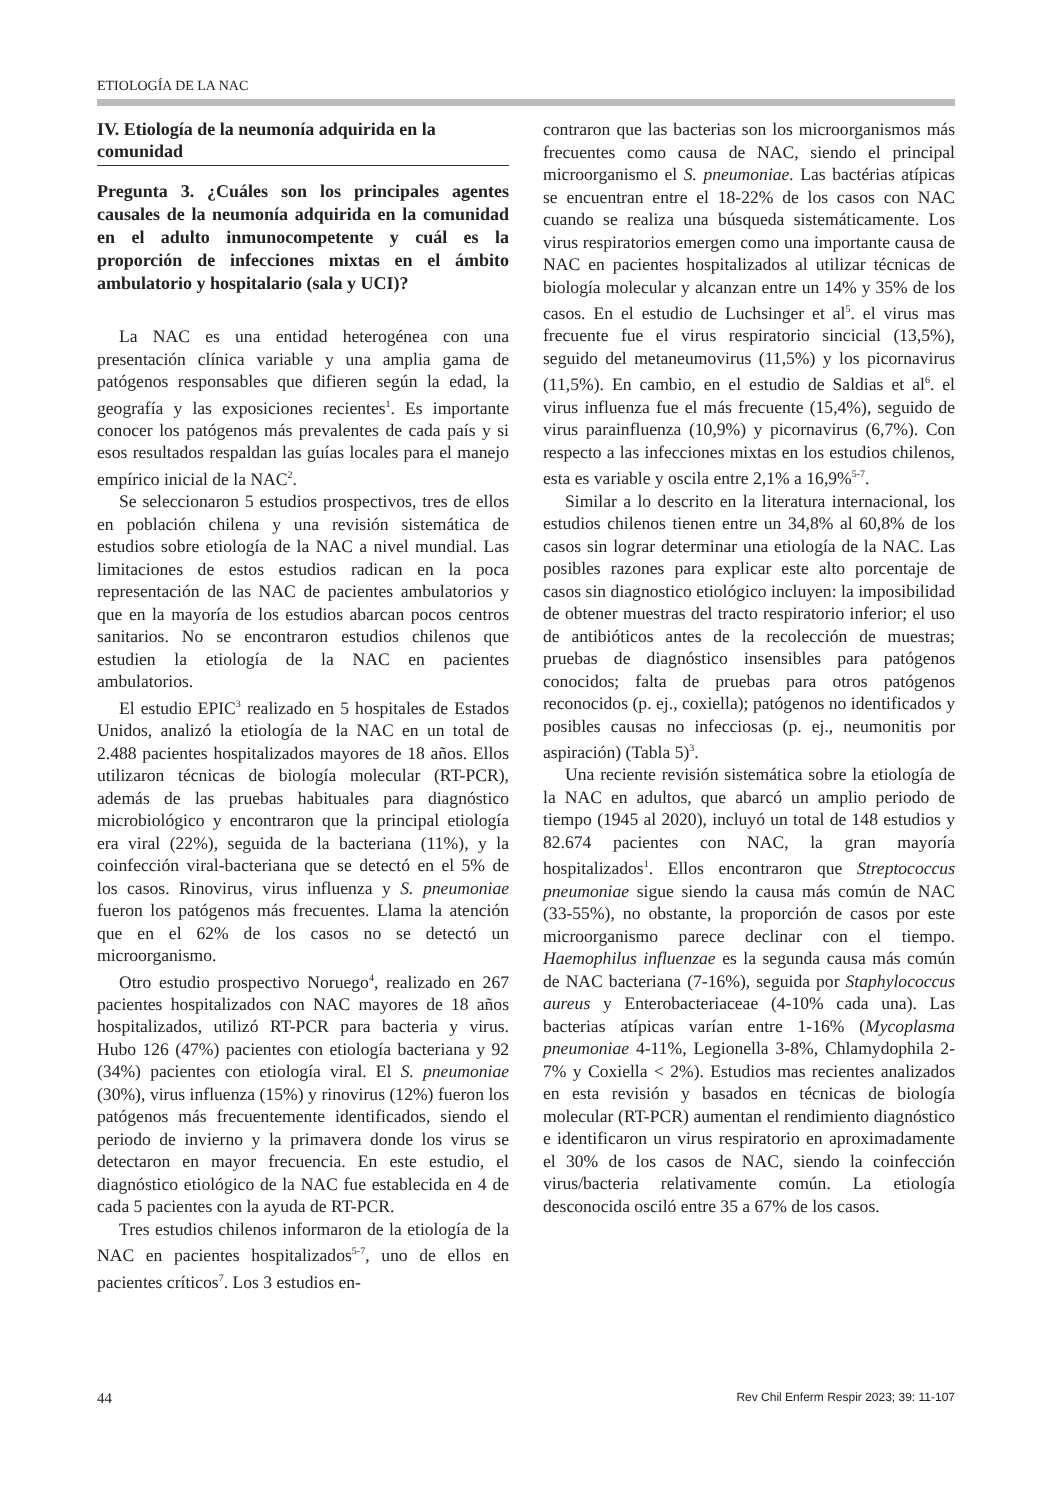ETIOLOGÍA DE LA NAC
IV. Etiología de la neumonía adquirida en la comunidad
Pregunta 3. ¿Cuáles son los principales agentes causales de la neumonía adquirida en la comunidad en el adulto inmunocompetente y cuál es la proporción de infecciones mixtas en el ámbito ambulatorio y hospitalario (sala y UCI)?
La NAC es una entidad heterogénea con una presentación clínica variable y una amplia gama de patógenos responsables que difieren según la edad, la geografía y las exposiciones recientes<sup>1</sup>. Es importante conocer los patógenos más prevalentes de cada país y si esos resultados respaldan las guías locales para el manejo empírico inicial de la NAC<sup>2</sup>.
Se seleccionaron 5 estudios prospectivos, tres de ellos en población chilena y una revisión sistemática de estudios sobre etiología de la NAC a nivel mundial. Las limitaciones de estos estudios radican en la poca representación de las NAC de pacientes ambulatorios y que en la mayoría de los estudios abarcan pocos centros sanitarios. No se encontraron estudios chilenos que estudien la etiología de la NAC en pacientes ambulatorios.
El estudio EPIC<sup>3</sup> realizado en 5 hospitales de Estados Unidos, analizó la etiología de la NAC en un total de 2.488 pacientes hospitalizados mayores de 18 años. Ellos utilizaron técnicas de biología molecular (RT-PCR), además de las pruebas habituales para diagnóstico microbiológico y encontraron que la principal etiología era viral (22%), seguida de la bacteriana (11%), y la coinfección viral-bacteriana que se detectó en el 5% de los casos. Rinovirus, virus influenza y S. pneumoniae fueron los patógenos más frecuentes. Llama la atención que en el 62% de los casos no se detectó un microorganismo.
Otro estudio prospectivo Noruego<sup>4</sup>, realizado en 267 pacientes hospitalizados con NAC mayores de 18 años hospitalizados, utilizó RT-PCR para bacteria y virus. Hubo 126 (47%) pacientes con etiología bacteriana y 92 (34%) pacientes con etiología viral. El S. pneumoniae (30%), virus influenza (15%) y rinovirus (12%) fueron los patógenos más frecuentemente identificados, siendo el periodo de invierno y la primavera donde los virus se detectaron en mayor frecuencia. En este estudio, el diagnóstico etiológico de la NAC fue establecida en 4 de cada 5 pacientes con la ayuda de RT-PCR.
Tres estudios chilenos informaron de la etiología de la NAC en pacientes hospitalizados<sup>5-7</sup>, uno de ellos en pacientes críticos<sup>7</sup>. Los 3 estudios en-
contraron que las bacterias son los microorganismos más frecuentes como causa de NAC, siendo el principal microorganismo el S. pneumoniae. Las bactérias atípicas se encuentran entre el 18-22% de los casos con NAC cuando se realiza una búsqueda sistemáticamente. Los virus respiratorios emergen como una importante causa de NAC en pacientes hospitalizados al utilizar técnicas de biología molecular y alcanzan entre un 14% y 35% de los casos. En el estudio de Luchsinger et al<sup>5</sup>. el virus mas frecuente fue el virus respiratorio sincicial (13,5%), seguido del metaneumovirus (11,5%) y los picornavirus (11,5%). En cambio, en el estudio de Saldias et al<sup>6</sup>. el virus influenza fue el más frecuente (15,4%), seguido de virus parainfluenza (10,9%) y picornavirus (6,7%). Con respecto a las infecciones mixtas en los estudios chilenos, esta es variable y oscila entre 2,1% a 16,9%<sup>5-7</sup>.
Similar a lo descrito en la literatura internacional, los estudios chilenos tienen entre un 34,8% al 60,8% de los casos sin lograr determinar una etiología de la NAC. Las posibles razones para explicar este alto porcentaje de casos sin diagnostico etiológico incluyen: la imposibilidad de obtener muestras del tracto respiratorio inferior; el uso de antibióticos antes de la recolección de muestras; pruebas de diagnóstico insensibles para patógenos conocidos; falta de pruebas para otros patógenos reconocidos (p. ej., coxiella); patógenos no identificados y posibles causas no infecciosas (p. ej., neumonitis por aspiración) (Tabla 5)<sup>3</sup>.
Una reciente revisión sistemática sobre la etiología de la NAC en adultos, que abarcó un amplio periodo de tiempo (1945 al 2020), incluyó un total de 148 estudios y 82.674 pacientes con NAC, la gran mayoría hospitalizados<sup>1</sup>. Ellos encontraron que Streptococcus pneumoniae sigue siendo la causa más común de NAC (33-55%), no obstante, la proporción de casos por este microorganismo parece declinar con el tiempo. Haemophilus influenzae es la segunda causa más común de NAC bacteriana (7-16%), seguida por Staphylococcus aureus y Enterobacteriaceae (4-10% cada una). Las bacterias atípicas varían entre 1-16% (Mycoplasma pneumoniae 4-11%, Legionella 3-8%, Chlamydophila 2-7% y Coxiella < 2%). Estudios mas recientes analizados en esta revisión y basados en técnicas de biología molecular (RT-PCR) aumentan el rendimiento diagnóstico e identificaron un virus respiratorio en aproximadamente el 30% de los casos de NAC, siendo la coinfección virus/bacteria relativamente común. La etiología desconocida osciló entre 35 a 67% de los casos.
44 Rev Chil Enferm Respir 2023; 39: 11-107